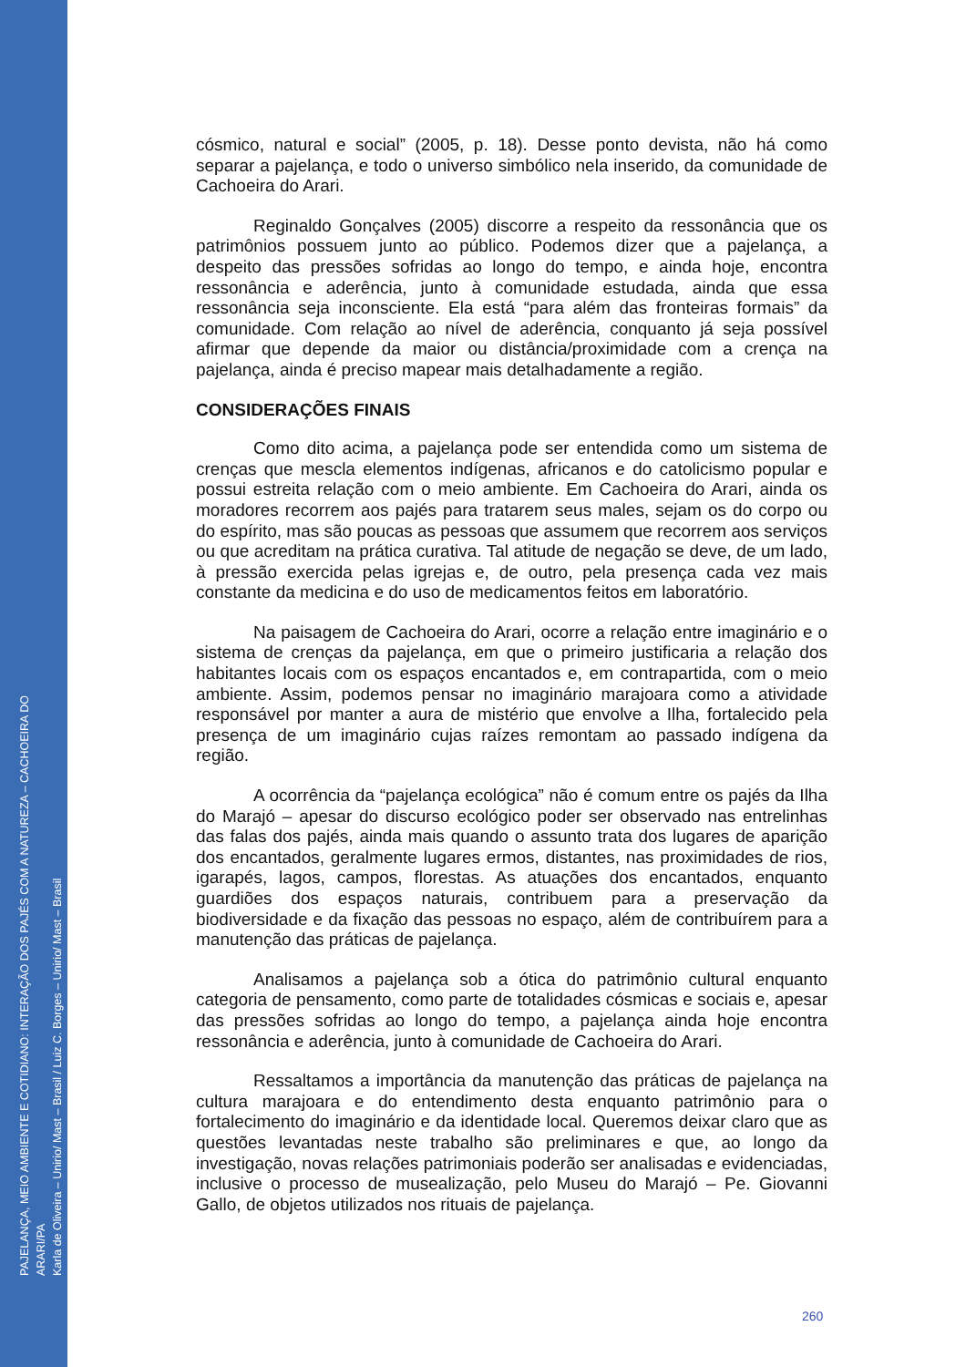PAJELANÇA, MEIO AMBIENTE E COTIDIANO: INTERAÇÃO DOS PAJÉS COM A NATUREZA – CACHOEIRA DO ARARI/PA
Karla de Oliveira – Unirio/ Mast – Brasil / Luiz C. Borges – Unirio/ Mast – Brasil
cósmico, natural e social” (2005, p. 18). Desse ponto devista, não há como separar a pajelança, e todo o universo simbólico nela inserido, da comunidade de Cachoeira do Arari.
Reginaldo Gonçalves (2005) discorre a respeito da ressonância que os patrimônios possuem junto ao público. Podemos dizer que a pajelança, a despeito das pressões sofridas ao longo do tempo, e ainda hoje, encontra ressonância e aderência, junto à comunidade estudada, ainda que essa ressonância seja inconsciente. Ela está “para além das fronteiras formais” da comunidade. Com relação ao nível de aderência, conquanto já seja possível afirmar que depende da maior ou distância/proximidade com a crença na pajelança, ainda é preciso mapear mais detalhadamente a região.
CONSIDERAÇÕES FINAIS
Como dito acima, a pajelança pode ser entendida como um sistema de crenças que mescla elementos indígenas, africanos e do catolicismo popular e possui estreita relação com o meio ambiente. Em Cachoeira do Arari, ainda os moradores recorrem aos pajés para tratarem seus males, sejam os do corpo ou do espírito, mas são poucas as pessoas que assumem que recorrem aos serviços ou que acreditam na prática curativa. Tal atitude de negação se deve, de um lado, à pressão exercida pelas igrejas e, de outro, pela presença cada vez mais constante da medicina e do uso de medicamentos feitos em laboratório.
Na paisagem de Cachoeira do Arari, ocorre a relação entre imaginário e o sistema de crenças da pajelança, em que o primeiro justificaria a relação dos habitantes locais com os espaços encantados e, em contrapartida, com o meio ambiente. Assim, podemos pensar no imaginário marajoara como a atividade responsável por manter a aura de mistério que envolve a Ilha, fortalecido pela presença de um imaginário cujas raízes remontam ao passado indígena da região.
A ocorrência da “pajelança ecológica” não é comum entre os pajés da Ilha do Marajó – apesar do discurso ecológico poder ser observado nas entrelinhas das falas dos pajés, ainda mais quando o assunto trata dos lugares de aparição dos encantados, geralmente lugares ermos, distantes, nas proximidades de rios, igarapés, lagos, campos, florestas. As atuações dos encantados, enquanto guardiões dos espaços naturais, contribuem para a preservação da biodiversidade e da fixação das pessoas no espaço, além de contribuírem para a manutenção das práticas de pajelança.
Analisamos a pajelança sob a ótica do patrimônio cultural enquanto categoria de pensamento, como parte de totalidades cósmicas e sociais e, apesar das pressões sofridas ao longo do tempo, a pajelança ainda hoje encontra ressonância e aderência, junto à comunidade de Cachoeira do Arari.
Ressaltamos a importância da manutenção das práticas de pajelança na cultura marajoara e do entendimento desta enquanto patrimônio para o fortalecimento do imaginário e da identidade local. Queremos deixar claro que as questões levantadas neste trabalho são preliminares e que, ao longo da investigação, novas relações patrimoniais poderão ser analisadas e evidenciadas, inclusive o processo de musealização, pelo Museu do Marajó – Pe. Giovanni Gallo, de objetos utilizados nos rituais de pajelança.
260